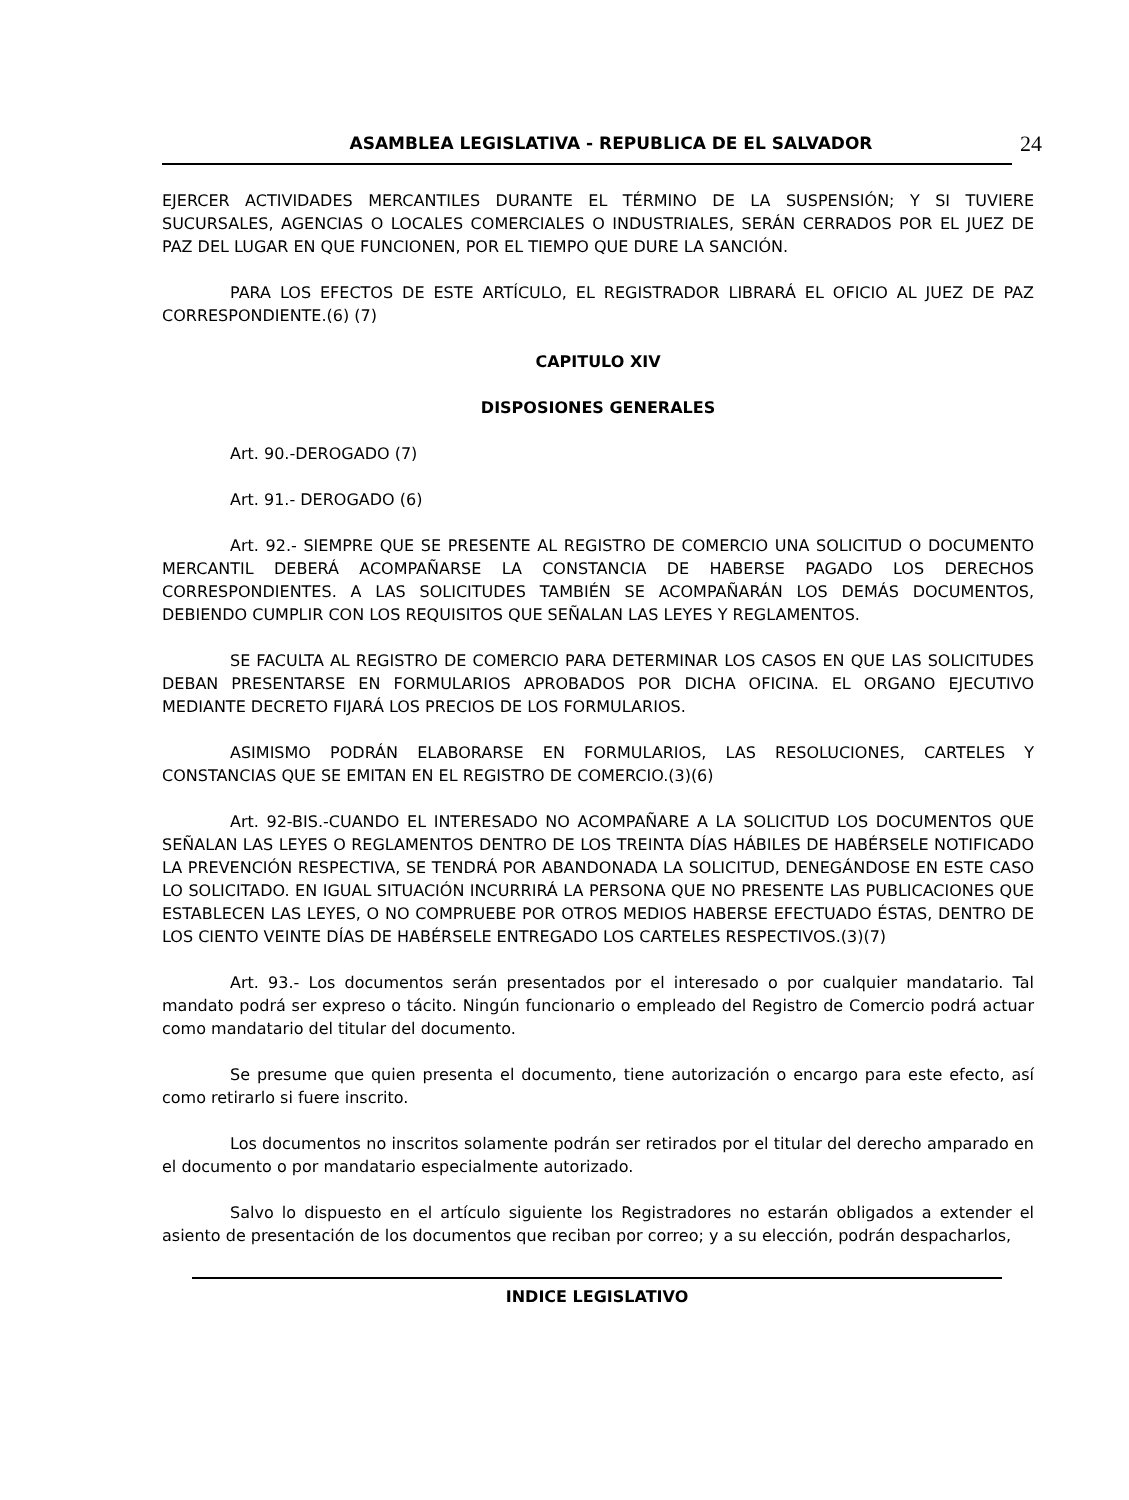ASAMBLEA LEGISLATIVA - REPUBLICA DE EL SALVADOR 24
EJERCER ACTIVIDADES MERCANTILES DURANTE EL TÉRMINO DE LA SUSPENSIÓN; Y SI TUVIERE SUCURSALES, AGENCIAS O LOCALES COMERCIALES O INDUSTRIALES, SERÁN CERRADOS POR EL JUEZ DE PAZ DEL LUGAR EN QUE FUNCIONEN, POR EL TIEMPO QUE DURE LA SANCIÓN.
PARA LOS EFECTOS DE ESTE ARTÍCULO, EL REGISTRADOR LIBRARÁ EL OFICIO AL JUEZ DE PAZ CORRESPONDIENTE.(6) (7)
CAPITULO XIV
DISPOSIONES GENERALES
Art. 90.-DEROGADO (7)
Art. 91.- DEROGADO (6)
Art. 92.- SIEMPRE QUE SE PRESENTE AL REGISTRO DE COMERCIO UNA SOLICITUD O DOCUMENTO MERCANTIL DEBERÁ ACOMPAÑARSE LA CONSTANCIA DE HABERSE PAGADO LOS DERECHOS CORRESPONDIENTES. A LAS SOLICITUDES TAMBIÉN SE ACOMPAÑARÁN LOS DEMÁS DOCUMENTOS, DEBIENDO CUMPLIR CON LOS REQUISITOS QUE SEÑALAN LAS LEYES Y REGLAMENTOS.
SE FACULTA AL REGISTRO DE COMERCIO PARA DETERMINAR LOS CASOS EN QUE LAS SOLICITUDES DEBAN PRESENTARSE EN FORMULARIOS APROBADOS POR DICHA OFICINA. EL ORGANO EJECUTIVO MEDIANTE DECRETO FIJARÁ LOS PRECIOS DE LOS FORMULARIOS.
ASIMISMO PODRÁN ELABORARSE EN FORMULARIOS, LAS RESOLUCIONES, CARTELES Y CONSTANCIAS QUE SE EMITAN EN EL REGISTRO DE COMERCIO.(3)(6)
Art. 92-BIS.-CUANDO EL INTERESADO NO ACOMPAÑARE A LA SOLICITUD LOS DOCUMENTOS QUE SEÑALAN LAS LEYES O REGLAMENTOS DENTRO DE LOS TREINTA DÍAS HÁBILES DE HABÉRSELE NOTIFICADO LA PREVENCIÓN RESPECTIVA, SE TENDRÁ POR ABANDONADA LA SOLICITUD, DENEGÁNDOSE EN ESTE CASO LO SOLICITADO. EN IGUAL SITUACIÓN INCURRIRÁ LA PERSONA QUE NO PRESENTE LAS PUBLICACIONES QUE ESTABLECEN LAS LEYES, O NO COMPRUEBE POR OTROS MEDIOS HABERSE EFECTUADO ÉSTAS, DENTRO DE LOS CIENTO VEINTE DÍAS DE HABÉRSELE ENTREGADO LOS CARTELES RESPECTIVOS.(3)(7)
Art. 93.- Los documentos serán presentados por el interesado o por cualquier mandatario. Tal mandato podrá ser expreso o tácito. Ningún funcionario o empleado del Registro de Comercio podrá actuar como mandatario del titular del documento.
Se presume que quien presenta el documento, tiene autorización o encargo para este efecto, así como retirarlo si fuere inscrito.
Los documentos no inscritos solamente podrán ser retirados por el titular del derecho amparado en el documento o por mandatario especialmente autorizado.
Salvo lo dispuesto en el artículo siguiente los Registradores no estarán obligados a extender el asiento de presentación de los documentos que reciban por correo; y a su elección, podrán despacharlos,
INDICE LEGISLATIVO